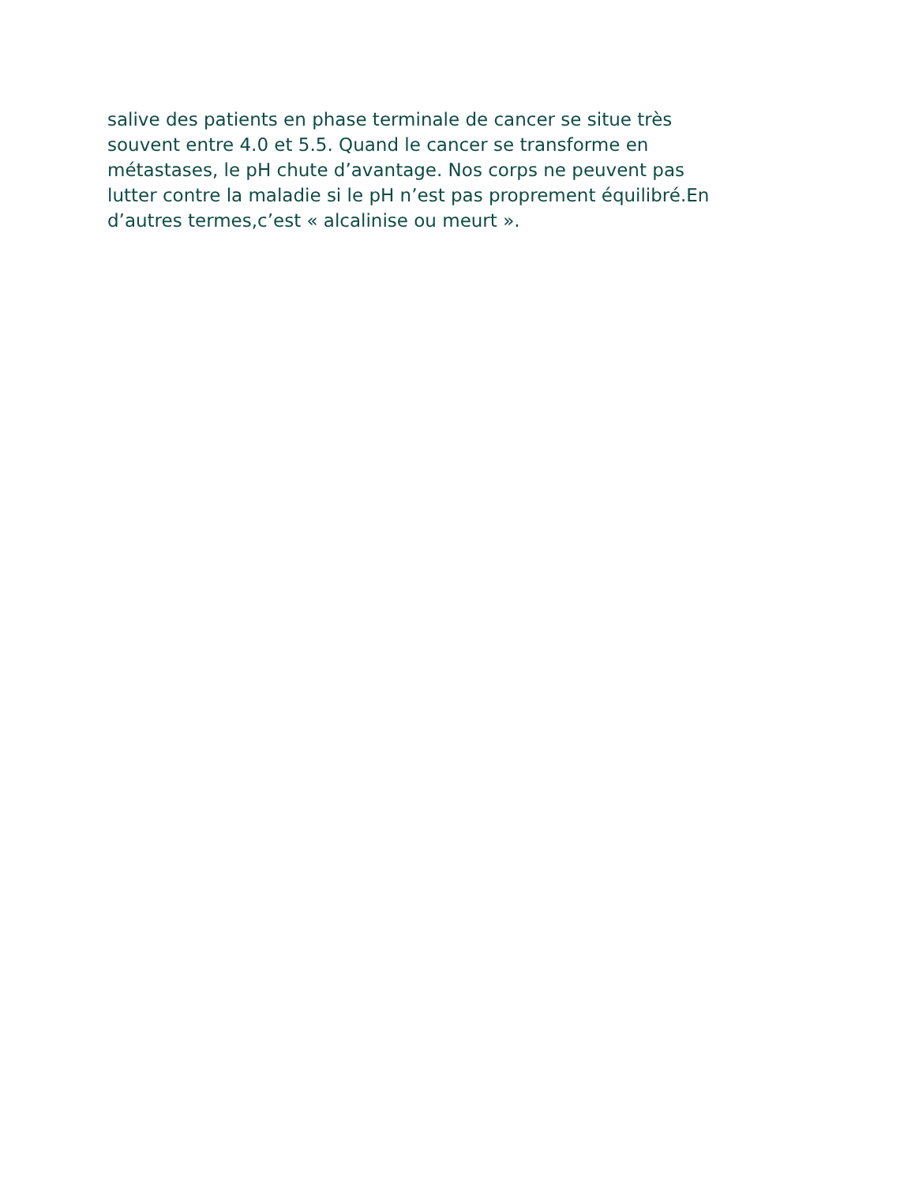salive des patients en phase terminale de cancer se situe très
souvent entre 4.0 et 5.5. Quand le cancer se transforme en
métastases, le pH chute d’avantage. Nos corps ne peuvent pas
lutter contre la maladie si le pH n’est pas proprement équilibré.En
d’autres termes,c’est « alcalinise ou meurt ».